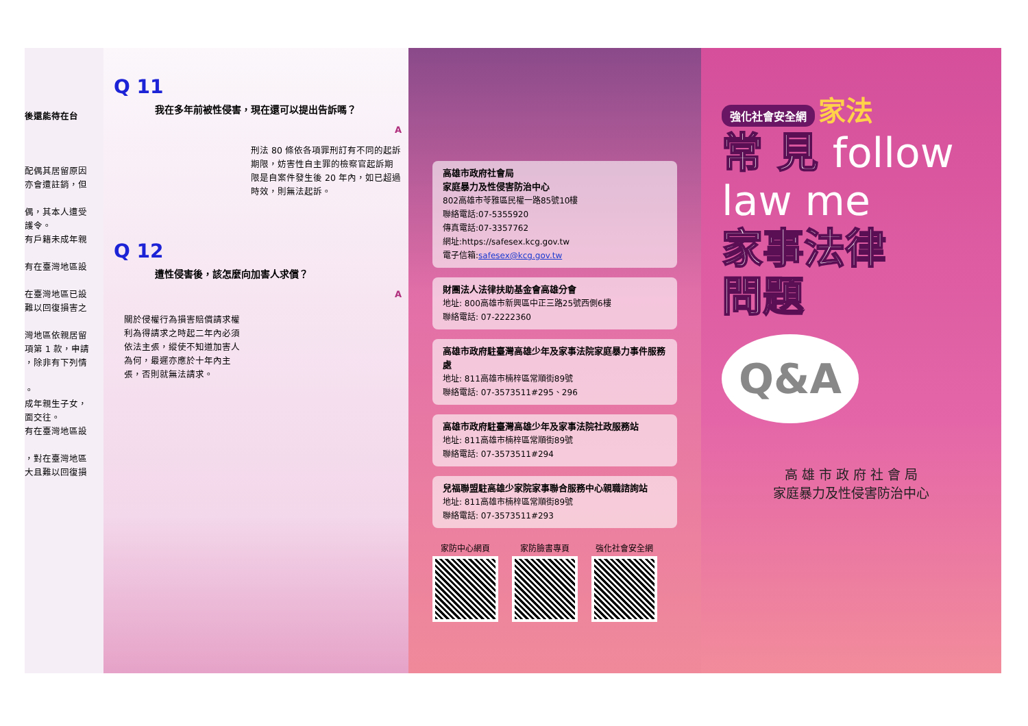後還能待在台
配偶其居留原因
亦會遭註銷，但
偶，其本人遭受
護令。
有戶籍未成年親
有在臺灣地區設
在臺灣地區已設
難以回復損害之
灣地區依親居留
項第 1 款，申請
，除非有下列情
。
成年親生子女，
面交往。
有在臺灣地區設
，對在臺灣地區
大且難以回復損
Q 11
我在多年前被性侵害，現在還可以提出告訴嗎？
A
刑法 80 條依各項罪刑訂有不同的起訴期限，妨害性自主罪的檢察官起訴期限是自案件發生後 20 年內，如已超過時效，則無法起訴。
Q 12
遭性侵害後，該怎麼向加害人求償？
A
關於侵權行為損害賠償請求權利為得請求之時起二年內必須依法主張，縱使不知道加害人為何，最遲亦應於十年內主張，否則就無法請求。
高雄市政府社會局
家庭暴力及性侵害防治中心
802高雄市苓雅區民權一路85號10樓
聯絡電話:07-5355920
傳真電話:07-3357762
網址:https://safesex.kcg.gov.tw
電子信箱:safesex@kcg.gov.tw
財團法人法律扶助基金會高雄分會
地址: 800高雄市新興區中正三路25號西側6樓
聯絡電話: 07-2222360
高雄市政府駐臺灣高雄少年及家事法院家庭暴力事件服務處
地址: 811高雄市楠梓區常順街89號
聯絡電話: 07-3573511#295、296
高雄市政府駐臺灣高雄少年及家事法院社政服務站
地址: 811高雄市楠梓區常順街89號
聯絡電話: 07-3573511#294
兒福聯盟駐高雄少家院家事聯合服務中心親職諮詢站
地址: 811高雄市楠梓區常順街89號
聯絡電話: 07-3573511#293
家防中心網頁 家防臉書專頁 強化社會安全網
強化社會安全網 家法
常 見 follow law me
家事法律
問題
Q&A
高 雄 市 政 府 社 會 局
家庭暴力及性侵害防治中心